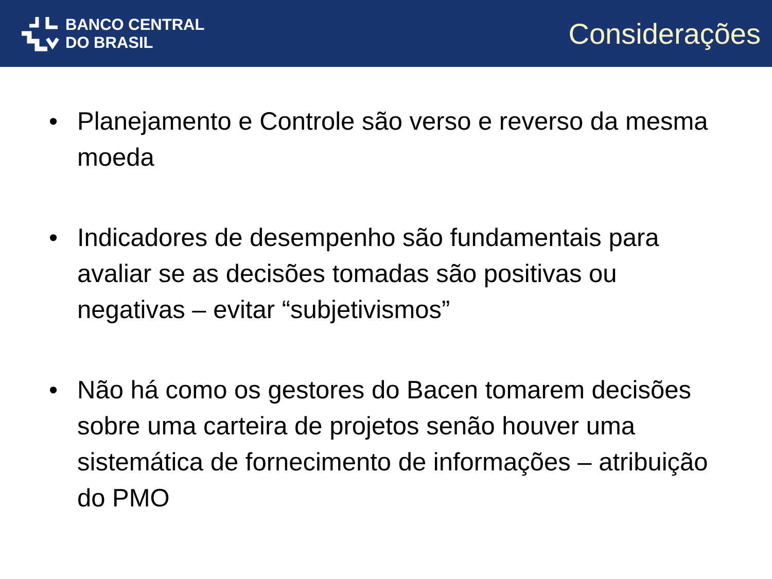BANCO CENTRAL
DO BRASIL
Considerações
• Planejamento e Controle são verso e reverso da mesma moeda
• Indicadores de desempenho são fundamentais para avaliar se as decisões tomadas são positivas ou negativas – evitar “subjetivismos”
• Não há como os gestores do Bacen tomarem decisões sobre uma carteira de projetos senão houver uma sistemática de fornecimento de informações – atribuição do PMO